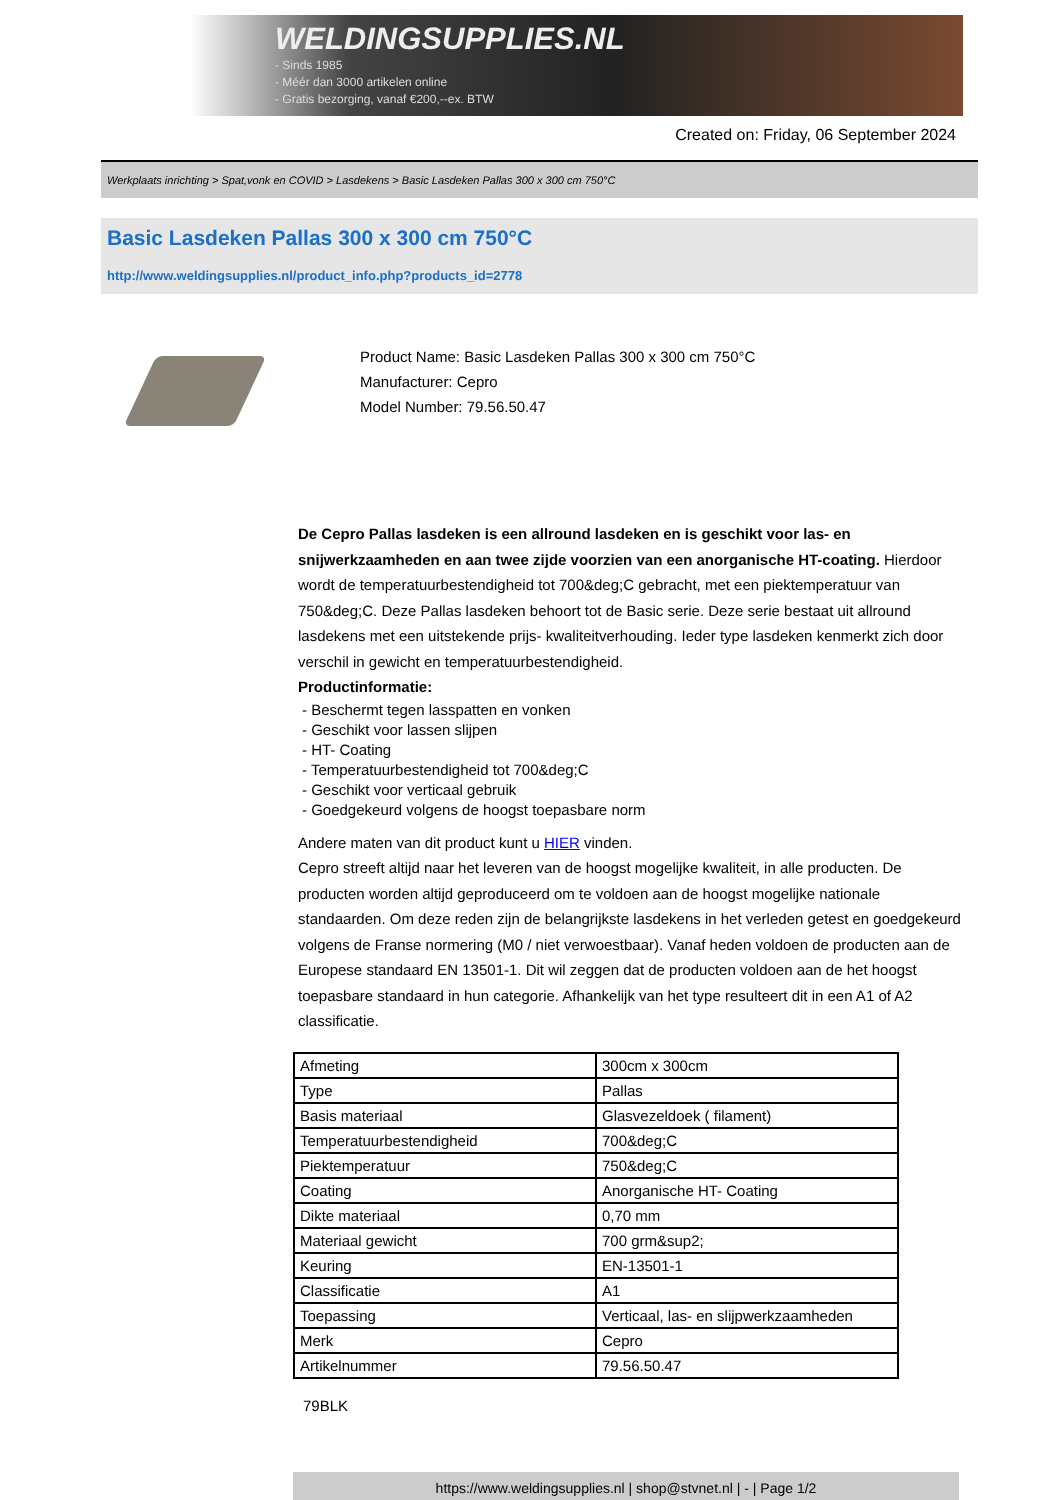WELDINGSUPPLIES.NL
- Sinds 1985
- Méér dan 3000 artikelen online
- Gratis bezorging, vanaf €200,--ex. BTW
Created on: Friday, 06 September 2024
Werkplaats inrichting > Spat,vonk en COVID > Lasdekens > Basic Lasdeken Pallas 300 x 300 cm 750°C
Basic Lasdeken Pallas 300 x 300 cm 750°C
http://www.weldingsupplies.nl/product_info.php?products_id=2778
Product Name: Basic Lasdeken Pallas 300 x 300 cm 750°C
Manufacturer: Cepro
Model Number: 79.56.50.47
De Cepro Pallas lasdeken is een allround lasdeken en is geschikt voor las- en snijwerkzaamheden en aan twee zijde voorzien van een anorganische HT-coating. Hierdoor wordt de temperatuurbestendigheid tot 700&deg;C gebracht, met een piektemperatuur van 750&deg;C. Deze Pallas lasdeken behoort tot de Basic serie. Deze serie bestaat uit allround lasdekens met een uitstekende prijs- kwaliteitverhouding. Ieder type lasdeken kenmerkt zich door verschil in gewicht en temperatuurbestendigheid.
Productinformatie:
- Beschermt tegen lasspatten en vonken
- Geschikt voor lassen slijpen
- HT- Coating
- Temperatuurbestendigheid tot 700&deg;C
- Geschikt voor verticaal gebruik
- Goedgekeurd volgens de hoogst toepasbare norm
Andere maten van dit product kunt u HIER vinden.
Cepro streeft altijd naar het leveren van de hoogst mogelijke kwaliteit, in alle producten. De producten worden altijd geproduceerd om te voldoen aan de hoogst mogelijke nationale standaarden. Om deze reden zijn de belangrijkste lasdekens in het verleden getest en goedgekeurd volgens de Franse normering (M0 / niet verwoestbaar). Vanaf heden voldoen de producten aan de Europese standaard EN 13501-1. Dit wil zeggen dat de producten voldoen aan de het hoogst toepasbare standaard in hun categorie. Afhankelijk van het type resulteert dit in een A1 of A2 classificatie.
| Afmeting | 300cm x 300cm |
| Type | Pallas |
| Basis materiaal | Glasvezeldoek ( filament) |
| Temperatuurbestendigheid | 700&deg;C |
| Piektemperatuur | 750&deg;C |
| Coating | Anorganische HT- Coating |
| Dikte materiaal | 0,70 mm |
| Materiaal gewicht | 700 grm&sup2; |
| Keuring | EN-13501-1 |
| Classificatie | A1 |
| Toepassing | Verticaal, las- en slijpwerkzaamheden |
| Merk | Cepro |
| Artikelnummer | 79.56.50.47 |
79BLK
https://www.weldingsupplies.nl | shop@stvnet.nl | - | Page 1/2